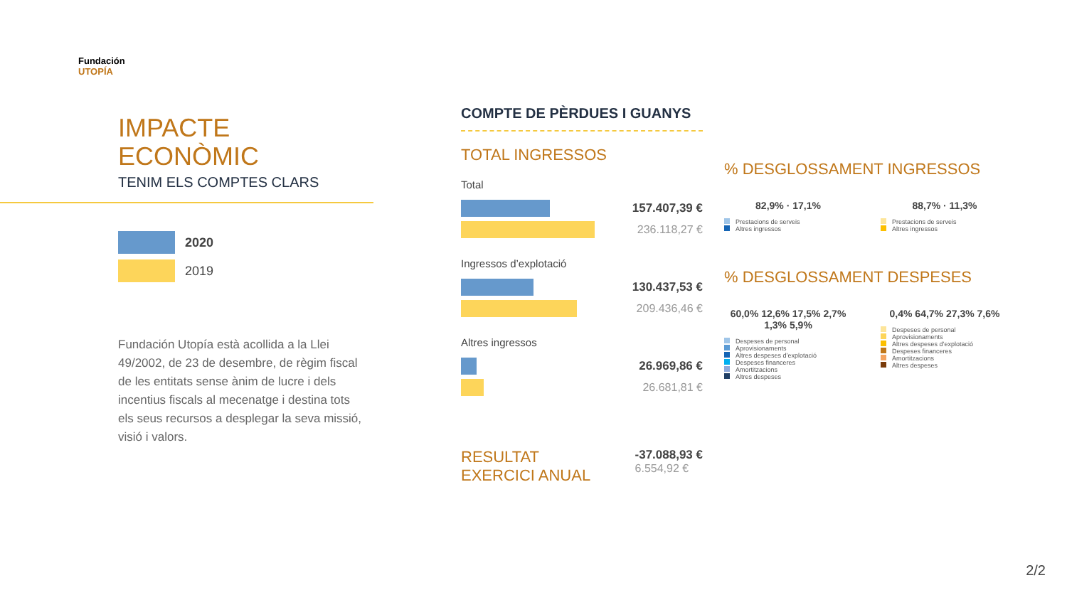Fundación
UTOPÍA
IMPACTE
ECONÒMIC
TENIM ELS COMPTES CLARS
2020
2019
Fundación Utopía està acollida a la Llei 49/2002, de 23 de desembre, de règim fiscal de les entitats sense ànim de lucre i dels incentius fiscals al mecenatge i destina tots els seus recursos a desplegar la seva missió, visió i valors.
COMPTE DE PÈRDUES I GUANYS
TOTAL INGRESSOS
Total
157.407,39 €
236.118,27 €
Ingressos d’explotació
130.437,53 €
209.436,46 €
Altres ingressos
26.969,86 €
26.681,81 €
RESULTAT
EXERCICI ANUAL -37.088,93 €
6.554,92 €
% DESGLOSSAMENT INGRESSOS
82,9% · 17,1%
Prestacions de serveis
Altres ingressos
88,7% · 11,3%
Prestacions de serveis
Altres ingressos
% DESGLOSSAMENT DESPESES
60,0% 12,6% 17,5% 2,7% 1,3% 5,9%
Despeses de personal
Aprovisionaments
Altres despeses d’explotació
Despeses financeres
Amortitzacions
Altres despeses
0,4% 64,7% 27,3% 7,6%
Despeses de personal
Aprovisionaments
Altres despeses d’explotació
Despeses financeres
Amortitzacions
Altres despeses
2/2